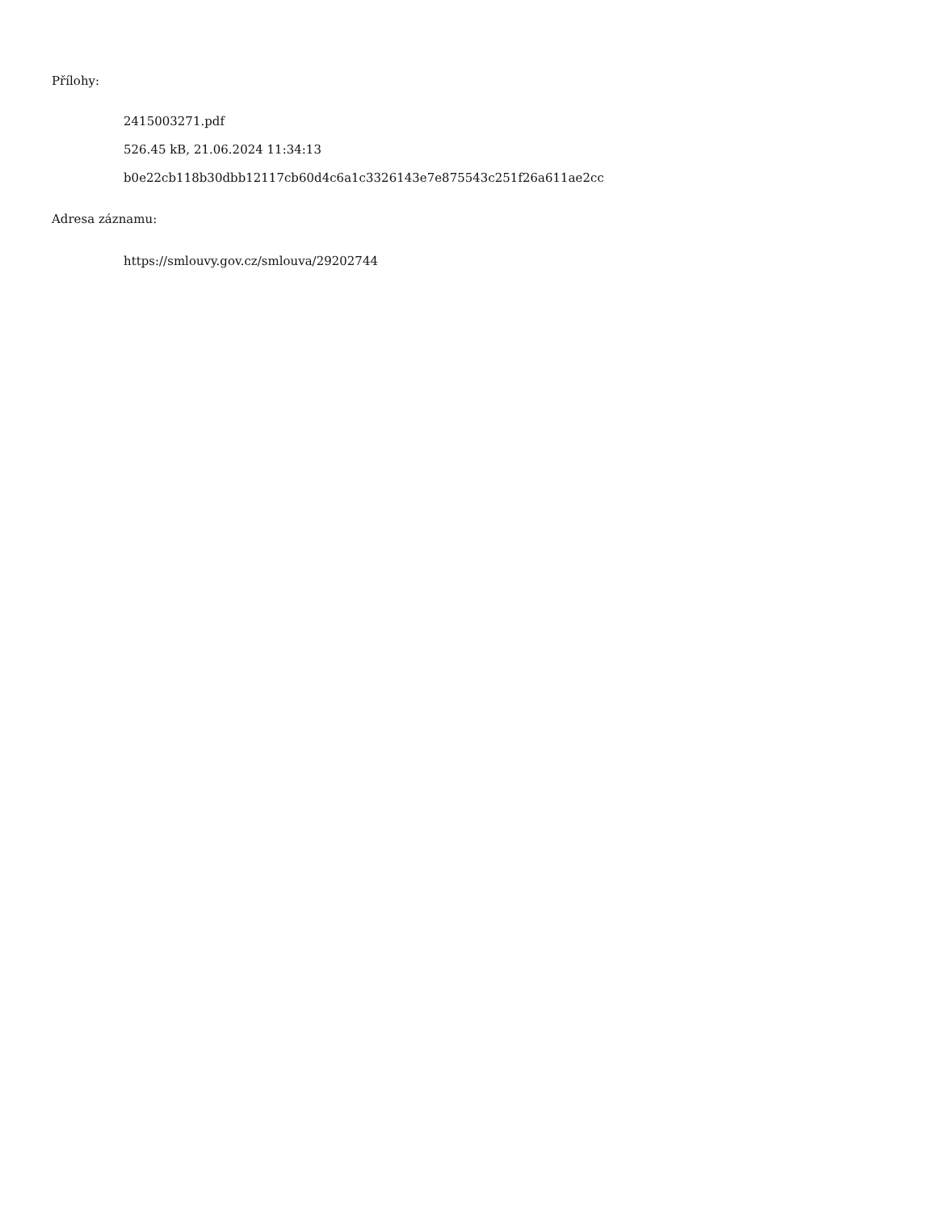Přílohy:
2415003271.pdf
526.45 kB, 21.06.2024 11:34:13
b0e22cb118b30dbb12117cb60d4c6a1c3326143e7e875543c251f26a611ae2cc
Adresa záznamu:
https://smlouvy.gov.cz/smlouva/29202744